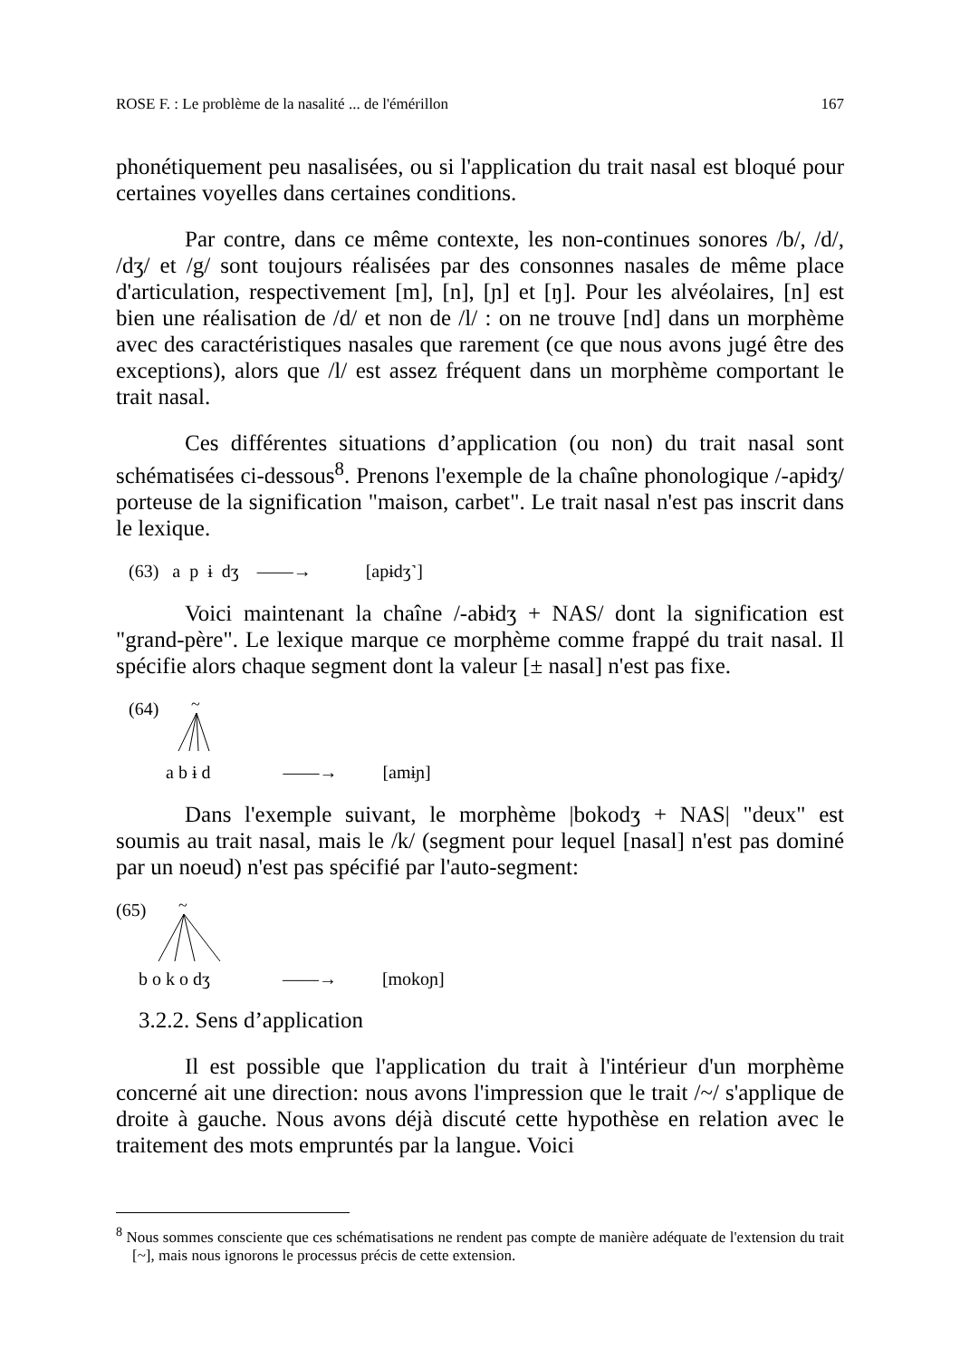ROSE F. : Le problème de la nasalité ... de l'émérillon 167
phonétiquement peu nasalisées, ou si l'application du trait nasal est bloqué pour certaines voyelles dans certaines conditions.
Par contre, dans ce même contexte, les non-continues sonores /b/, /d/, /dʒ/ et /g/ sont toujours réalisées par des consonnes nasales de même place d'articulation, respectivement [m], [n], [ɲ] et [ŋ]. Pour les alvéolaires, [n] est bien une réalisation de /d/ et non de /l/ : on ne trouve [nd] dans un morphème avec des caractéristiques nasales que rarement (ce que nous avons jugé être des exceptions), alors que /l/ est assez fréquent dans un morphème comportant le trait nasal.
Ces différentes situations d’application (ou non) du trait nasal sont schématisées ci-dessous<sup>8</sup>. Prenons l'exemple de la chaîne phonologique /-apɨdʒ/ porteuse de la signification "maison, carbet". Le trait nasal n'est pas inscrit dans le lexique.
(63) a p ɨ dʒ ——→ [apɨdʒ˺]
Voici maintenant la chaîne /-abɨdʒ + NAS/ dont la signification est "grand-père". Le lexique marque ce morphème comme frappé du trait nasal. Il spécifie alors chaque segment dont la valeur [± nasal] n'est pas fixe.
(64)
~
a b ɨ d ——→ [amɨɲ]
Dans l'exemple suivant, le morphème |bokodʒ + NAS| "deux" est soumis au trait nasal, mais le /k/ (segment pour lequel [nasal] n'est pas dominé par un noeud) n'est pas spécifié par l'auto-segment:
(65)
~
b o k o dʒ ——→ [mokoɲ]
3.2.2. Sens d’application
Il est possible que l'application du trait à l'intérieur d'un morphème concerné ait une direction: nous avons l'impression que le trait /~/ s'applique de droite à gauche. Nous avons déjà discuté cette hypothèse en relation avec le traitement des mots empruntés par la langue. Voici
<sup>8</sup> Nous sommes consciente que ces schématisations ne rendent pas compte de manière adéquate de l'extension du trait [~], mais nous ignorons le processus précis de cette extension.